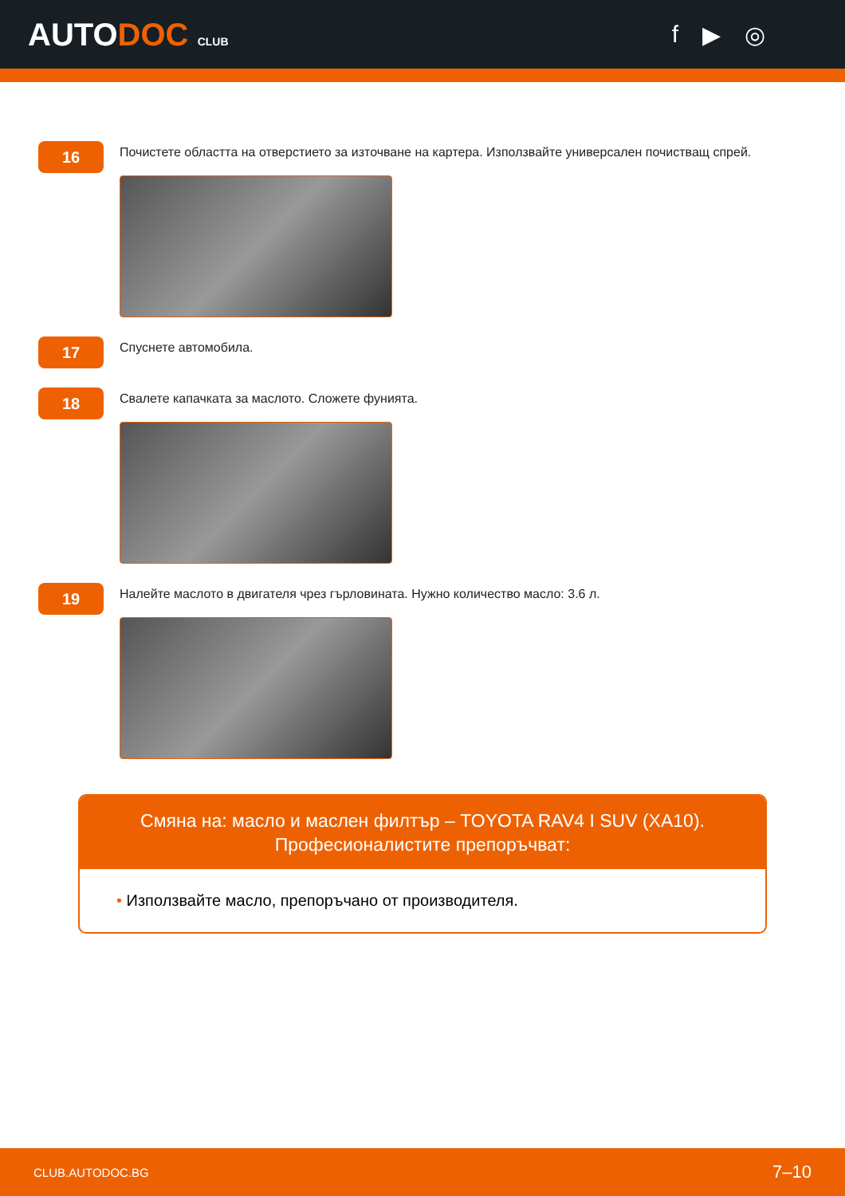AUTODOC CLUB
f ▶ ◎
16
Почистете областта на отверстието за източване на картера. Използвайте универсален почистващ спрей.
17
Спуснете автомобила.
18
Свалете капачката за маслото. Сложете фунията.
19
Налейте маслото в двигателя чрез гърловината. Нужно количество масло: 3.6 л.
Смяна на: масло и маслен филтър – TOYOTA RAV4 I SUV (XA10).
Професионалистите препоръчват:
• Използвайте масло, препоръчано от производителя.
CLUB.AUTODOC.BG 7–10